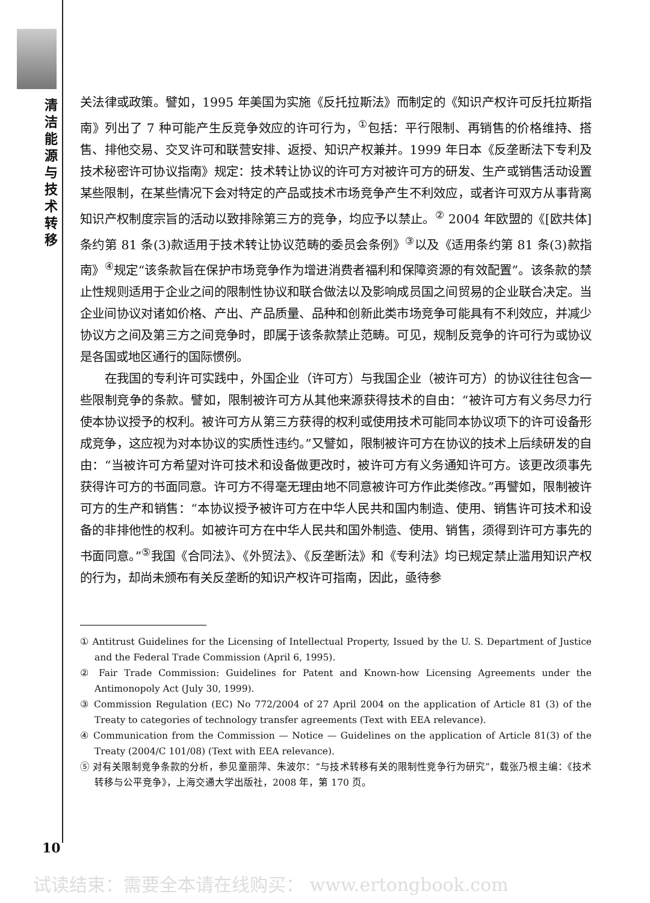清洁能源与技术转移
关法律或政策。譬如，1995 年美国为实施《反托拉斯法》而制定的《知识产权许可反托拉斯指南》列出了 7 种可能产生反竞争效应的许可行为，<sup>①</sup>包括：平行限制、再销售的价格维持、搭售、排他交易、交叉许可和联营安排、返授、知识产权兼并。1999 年日本《反垄断法下专利及技术秘密许可协议指南》规定：技术转让协议的许可方对被许可方的研发、生产或销售活动设置某些限制，在某些情况下会对特定的产品或技术市场竞争产生不利效应，或者许可双方从事背离知识产权制度宗旨的活动以致排除第三方的竞争，均应予以禁止。<sup>②</sup> 2004 年欧盟的《[欧共体]条约第 81 条(3)款适用于技术转让协议范畴的委员会条例》<sup>③</sup>以及《适用条约第 81 条(3)款指南》<sup>④</sup>规定“该条款旨在保护市场竞争作为增进消费者福利和保障资源的有效配置”。该条款的禁止性规则适用于企业之间的限制性协议和联合做法以及影响成员国之间贸易的企业联合决定。当企业间协议对诸如价格、产出、产品质量、品种和创新此类市场竞争可能具有不利效应，并减少协议方之间及第三方之间竞争时，即属于该条款禁止范畴。可见，规制反竞争的许可行为或协议是各国或地区通行的国际惯例。
在我国的专利许可实践中，外国企业（许可方）与我国企业（被许可方）的协议往往包含一些限制竞争的条款。譬如，限制被许可方从其他来源获得技术的自由：“被许可方有义务尽力行使本协议授予的权利。被许可方从第三方获得的权利或使用技术可能同本协议项下的许可设备形成竞争，这应视为对本协议的实质性违约。”又譬如，限制被许可方在协议的技术上后续研发的自由：“当被许可方希望对许可技术和设备做更改时，被许可方有义务通知许可方。该更改须事先获得许可方的书面同意。许可方不得毫无理由地不同意被许可方作此类修改。”再譬如，限制被许可方的生产和销售：“本协议授予被许可方在中华人民共和国内制造、使用、销售许可技术和设备的非排他性的权利。如被许可方在中华人民共和国外制造、使用、销售，须得到许可方事先的书面同意。”<sup>⑤</sup>我国《合同法》、《外贸法》、《反垄断法》和《专利法》均已规定禁止滥用知识产权的行为，却尚未颁布有关反垄断的知识产权许可指南，因此，亟待参
① Antitrust Guidelines for the Licensing of Intellectual Property, Issued by the U. S. Department of Justice and the Federal Trade Commission (April 6, 1995).
② Fair Trade Commission: Guidelines for Patent and Known-how Licensing Agreements under the Antimonopoly Act (July 30, 1999).
③ Commission Regulation (EC) No 772/2004 of 27 April 2004 on the application of Article 81 (3) of the Treaty to categories of technology transfer agreements (Text with EEA relevance).
④ Communication from the Commission — Notice — Guidelines on the application of Article 81(3) of the Treaty (2004/C 101/08) (Text with EEA relevance).
⑤ 对有关限制竞争条款的分析，参见童丽萍、朱波尔：“与技术转移有关的限制性竞争行为研究”，载张乃根主编：《技术转移与公平竞争》，上海交通大学出版社，2008 年，第 170 页。
10
试读结束：需要全本请在线购买： www.ertongbook.com